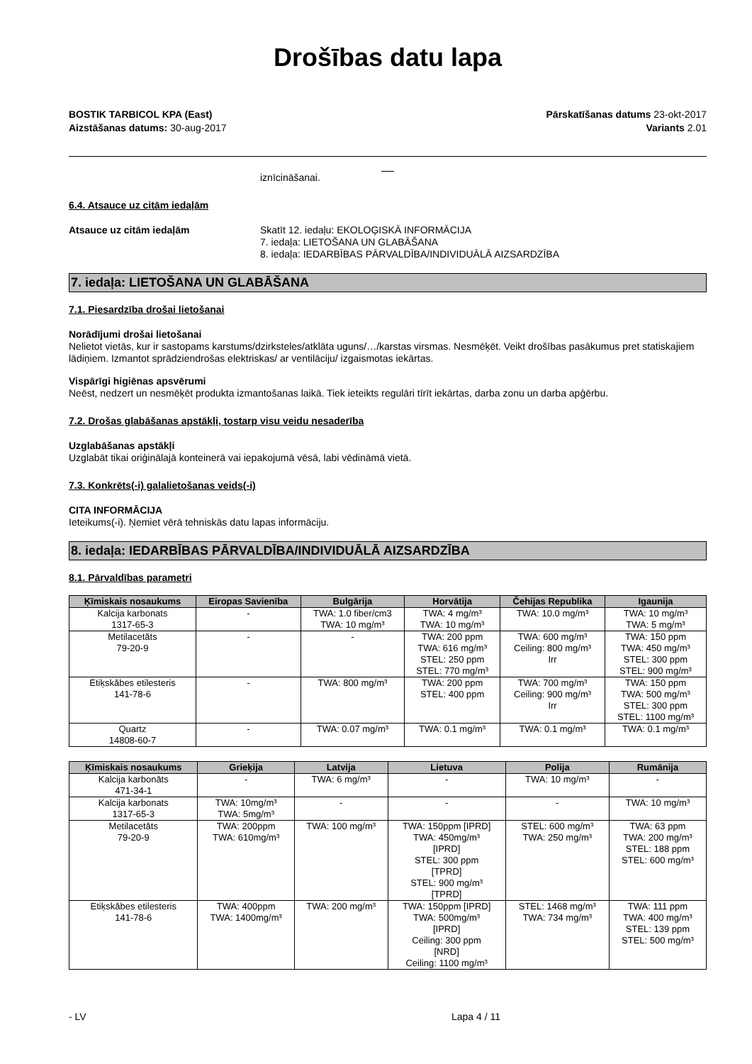Drošības datu lapa
BOSTIK TARBICOL KPA (East)
Aizstāšanas datums: 30-aug-2017
Pārskatīšanas datums 23-okt-2017
Variants 2.01
iznīcināšanai.
6.4. Atsauce uz citām iedaļām
Atsauce uz citām iedaļām Skatīt 12. iedaļu: EKOLOĢISKĀ INFORMĀCIJA
7. iedaļa: LIETOŠANA UN GLABĀŠANA
8. iedaļa: IEDARBĪBAS PĀRVALDĪBA/INDIVIDUĀLĀ AIZSARDZĪBA
7. iedaļa: LIETOŠANA UN GLABĀŠANA
7.1. Piesardzība drošai lietošanai
Norādījumi drošai lietošanai
Nelietot vietās, kur ir sastopams karstums/dzirksteles/atklāta uguns/…/karstas virsmas. Nesmēķēt. Veikt drošības pasākumus pret statiskajiem lādiņiem. Izmantot sprādziendrošas elektriskas/ ar ventilāciju/ izgaismotas iekārtas.
Vispārīgi higiēnas apsvērumi
Neēst, nedzert un nesmēķēt produkta izmantošanas laikā. Tiek ieteikts regulāri tīrīt iekārtas, darba zonu un darba apģērbu.
7.2. Drošas glabāšanas apstākļi, tostarp visu veidu nesaderība
Uzglabāšanas apstākļi
Uzglabāt tikai oriģinālajā konteinerā vai iepakojumā vēsā, labi vēdināmā vietā.
7.3. Konkrēts(-i) galalietošanas veids(-i)
CITA INFORMĀCIJA
Ieteikums(-i). Ņemiet vērā tehniskās datu lapas informāciju.
8. iedaļa: IEDARBĪBAS PĀRVALDĪBA/INDIVIDUĀLĀ AIZSARDZĪBA
8.1. Pārvaldības parametri
| Ķīmiskais nosaukums | Eiropas Savienība | Bulgārija | Horvātija | Čehijas Republika | Igaunija |
| --- | --- | --- | --- | --- | --- |
| Kalcija karbonats 1317-65-3 | - | TWA: 1.0 fiber/cm3 TWA: 10 mg/m³ | TWA: 4 mg/m³ TWA: 10 mg/m³ | TWA: 10.0 mg/m³ | TWA: 10 mg/m³ TWA: 5 mg/m³ |
| Metilacetāts 79-20-9 | - | - | TWA: 200 ppm TWA: 616 mg/m³ STEL: 250 ppm STEL: 770 mg/m³ | TWA: 600 mg/m³ Ceiling: 800 mg/m³ Irr | TWA: 150 ppm TWA: 450 mg/m³ STEL: 300 ppm STEL: 900 mg/m³ |
| Etiķskābes etilesteris 141-78-6 | - | TWA: 800 mg/m³ | TWA: 200 ppm STEL: 400 ppm | TWA: 700 mg/m³ Ceiling: 900 mg/m³ Irr | TWA: 150 ppm TWA: 500 mg/m³ STEL: 300 ppm STEL: 1100 mg/m³ |
| Quartz 14808-60-7 | - | TWA: 0.07 mg/m³ | TWA: 0.1 mg/m³ | TWA: 0.1 mg/m³ | TWA: 0.1 mg/m³ |
| Ķīmiskais nosaukums | Grieķija | Latvija | Lietuva | Polija | Rumānija |
| --- | --- | --- | --- | --- | --- |
| Kalcija karbonāts 471-34-1 | - | TWA: 6 mg/m³ | - | TWA: 10 mg/m³ | - |
| Kalcija karbonats 1317-65-3 | TWA: 10mg/m³ TWA: 5mg/m³ | - | - | - | TWA: 10 mg/m³ |
| Metilacetāts 79-20-9 | TWA: 200ppm TWA: 610mg/m³ | TWA: 100 mg/m³ | TWA: 150ppm [IPRD] TWA: 450mg/m³ [IPRD] STEL: 300 ppm [TPRD] STEL: 900 mg/m³ [TPRD] | STEL: 600 mg/m³ TWA: 250 mg/m³ | TWA: 63 ppm TWA: 200 mg/m³ STEL: 188 ppm STEL: 600 mg/m³ |
| Etiķskābes etilesteris 141-78-6 | TWA: 400ppm TWA: 1400mg/m³ | TWA: 200 mg/m³ | TWA: 150ppm [IPRD] TWA: 500mg/m³ [IPRD] Ceiling: 300 ppm [NRD] Ceiling: 1100 mg/m³ | STEL: 1468 mg/m³ TWA: 734 mg/m³ | TWA: 111 ppm TWA: 400 mg/m³ STEL: 139 ppm STEL: 500 mg/m³ |
- LV Lapa 4 / 11